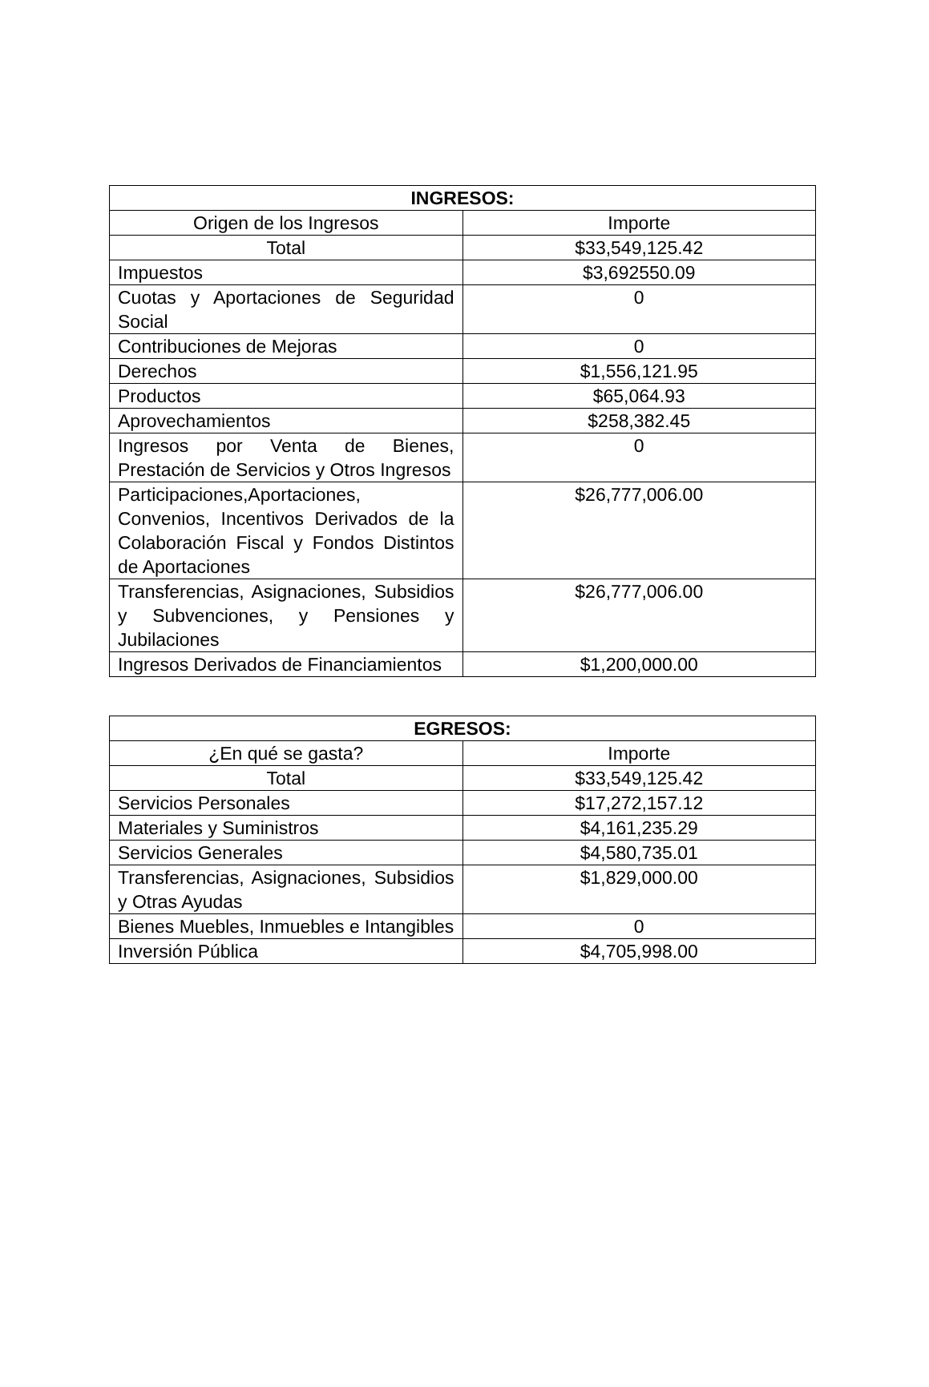| INGRESOS: | |
| --- | --- |
| Origen de los Ingresos | Importe |
| Total | $33,549,125.42 |
| Impuestos | $3,692550.09 |
| Cuotas y Aportaciones de Seguridad Social | 0 |
| Contribuciones de Mejoras | 0 |
| Derechos | $1,556,121.95 |
| Productos | $65,064.93 |
| Aprovechamientos | $258,382.45 |
| Ingresos por Venta de Bienes, Prestación de Servicios y Otros Ingresos | 0 |
| Participaciones,Aportaciones, Convenios, Incentivos Derivados de la Colaboración Fiscal y Fondos Distintos de Aportaciones | $26,777,006.00 |
| Transferencias, Asignaciones, Subsidios y Subvenciones, y Pensiones y Jubilaciones | $26,777,006.00 |
| Ingresos Derivados de Financiamientos | $1,200,000.00 |
| EGRESOS: | |
| --- | --- |
| ¿En qué se gasta? | Importe |
| Total | $33,549,125.42 |
| Servicios Personales | $17,272,157.12 |
| Materiales y Suministros | $4,161,235.29 |
| Servicios Generales | $4,580,735.01 |
| Transferencias, Asignaciones, Subsidios y Otras Ayudas | $1,829,000.00 |
| Bienes Muebles, Inmuebles e Intangibles | 0 |
| Inversión Pública | $4,705,998.00 |